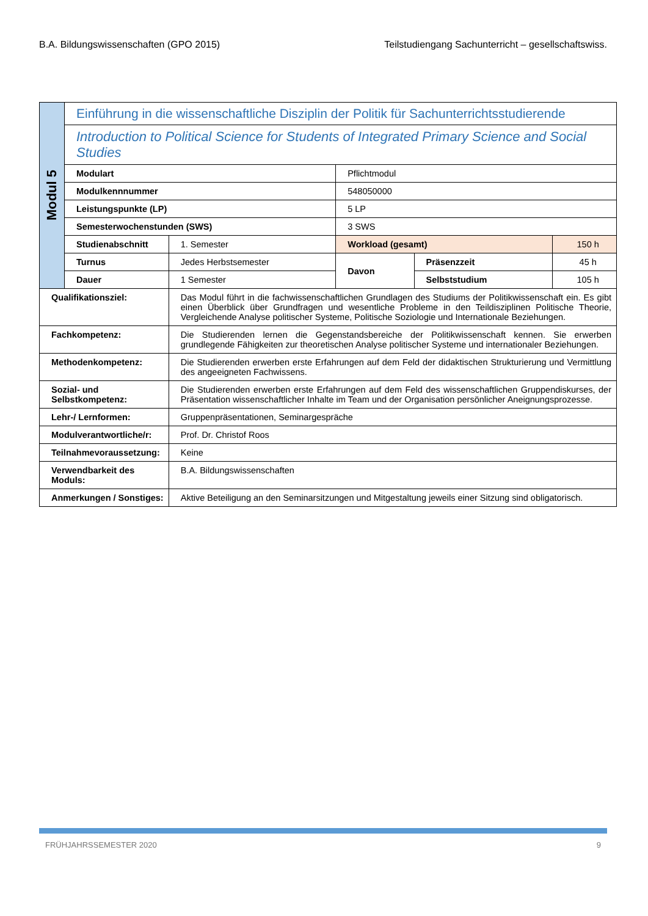B.A. Bildungswissenschaften (GPO 2015) Teilstudiengang Sachunterricht – gesellschaftswiss.
| Modul 5 | Einführung in die wissenschaftliche Disziplin der Politik für Sachunterrichtsstudierende | | | | |
| | Introduction to Political Science for Students of Integrated Primary Science and Social Studies | | | | |
| | Modulart | | Pflichtmodul | | |
| | Modulkennnummer | | 548050000 | | |
| | Leistungspunkte (LP) | | 5 LP | | |
| | Semesterwochenstunden (SWS) | | 3 SWS | | |
| | Studienabschnitt | 1. Semester | Workload (gesamt) | | 150 h |
| | Turnus | Jedes Herbstsemester | Davon | Präsenzzeit | 45 h |
| | Dauer | 1 Semester | | Selbststudium | 105 h |
| Qualifikationsziel: | | Das Modul führt in die fachwissenschaftlichen Grundlagen des Studiums der Politikwissen­schaft ein. Es gibt einen Überblick über Grundfragen und wesentliche Probleme in den Teildisziplinen Politische Theorie, Vergleichende Analyse politischer Systeme, Politische Soziologie und Internationale Beziehungen. | | | |
| Fachkompetenz: | | Die Studierenden lernen die Gegenstandsbereiche der Politikwissenschaft kennen. Sie er­werben grundlegende Fähigkeiten zur theoretischen Analyse politischer Systeme und in­ternationaler Beziehungen. | | | |
| Methodenkompetenz: | | Die Studierenden erwerben erste Erfahrungen auf dem Feld der didaktischen Strukturie­rung und Vermittlung des angeeigneten Fachwissens. | | | |
| Sozial- und Selbstkompetenz: | | Die Studierenden erwerben erste Erfahrungen auf dem Feld des wissenschaftlichen Grup­pendiskurses, der Präsentation wissenschaftlicher Inhalte im Team und der Organisation persönlicher Aneignungsprozesse. | | | |
| Lehr-/ Lernformen: | | Gruppenpräsentationen, Seminargespräche | | | |
| Modulverantwortliche/r: | | Prof. Dr. Christof Roos | | | |
| Teilnahmevoraussetzung: | | Keine | | | |
| Verwendbarkeit des Moduls: | | B.A. Bildungswissenschaften | | | |
| Anmerkungen / Sonstiges: | | Aktive Beteiligung an den Seminarsitzungen und Mitgestaltung jeweils einer Sitzung sind obligatorisch. | | | |
FRÜHJAHRSSEMESTER 2020 9